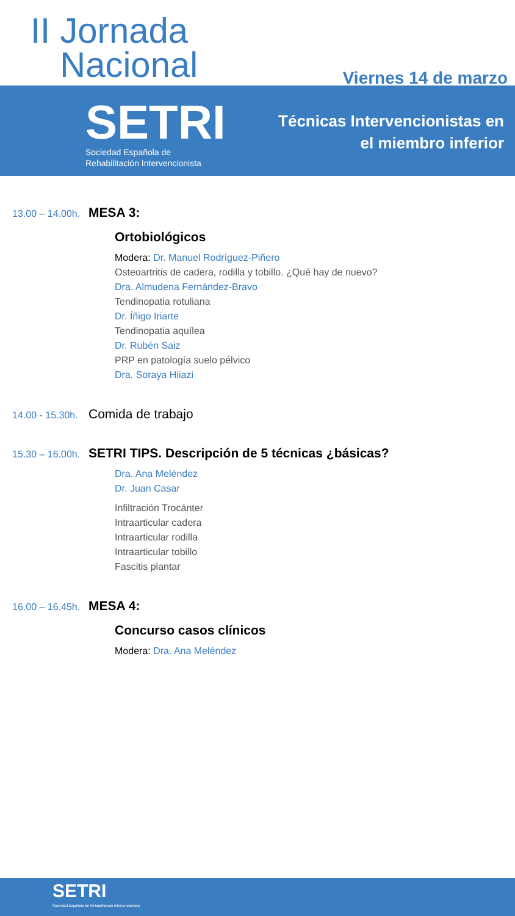II Jornada
Nacional
Viernes 14 de marzo
SETRI
Sociedad Española de
Rehabilitación Intervencionista
Técnicas Intervencionistas en
el miembro inferior
13.00 – 14.00h. MESA 3:
Ortobiológicos
Modera: Dr. Manuel Rodríguez-Piñero
Osteoartritis de cadera, rodilla y tobillo. ¿Qué hay de nuevo?
Dra. Almudena Fernández-Bravo
Tendinopatia rotuliana
Dr. Íñigo Iriarte
Tendinopatia aquílea
Dr. Rubén Saiz
PRP en patología suelo pélvico
Dra. Soraya Hiiazi
14.00 - 15.30h. Comida de trabajo
15.30 – 16.00h. SETRI TIPS. Descripción de 5 técnicas ¿básicas?
Dra. Ana Meléndez
Dr. Juan Casar
Infiltración Trocánter
Intraarticular cadera
Intraarticular rodilla
Intraarticular tobillo
Fascitis plantar
16.00 – 16.45h. MESA 4:
Concurso casos clínicos
Modera: Dra. Ana Meléndez
SETRI
Sociedad Española de Rehabilitación Intervencionista